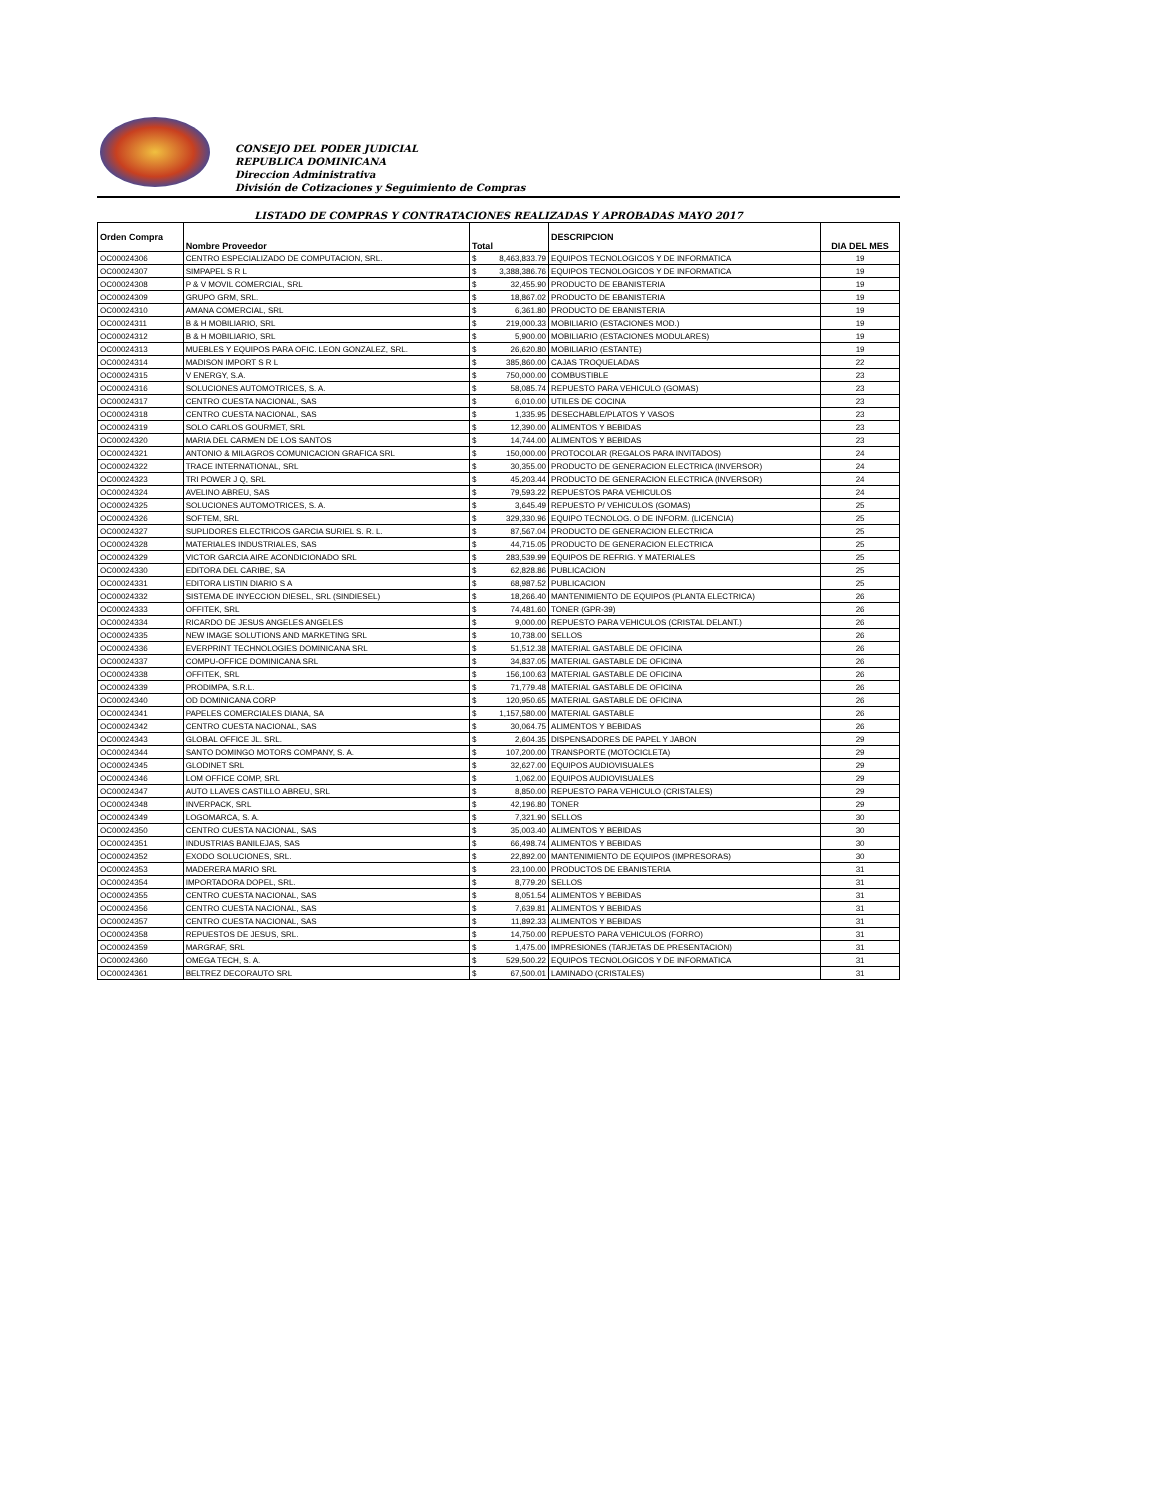CONSEJO DEL PODER JUDICIAL
REPUBLICA DOMINICANA
Direccion Administrativa
División de Cotizaciones y Seguimiento de Compras
LISTADO DE COMPRAS Y CONTRATACIONES REALIZADAS Y APROBADAS MAYO 2017
| Orden Compra | Nombre Proveedor | Total | | DESCRIPCION | DIA DEL MES |
| --- | --- | --- | --- | --- | --- |
| OC00024306 | CENTRO ESPECIALIZADO DE COMPUTACION, SRL. | $ | 8,463,833.79 | EQUIPOS TECNOLOGICOS Y DE INFORMATICA | 19 |
| OC00024307 | SIMPAPEL S R L | $ | 3,388,386.76 | EQUIPOS TECNOLOGICOS Y DE INFORMATICA | 19 |
| OC00024308 | P & V MOVIL COMERCIAL, SRL | $ | 32,455.90 | PRODUCTO DE EBANISTERIA | 19 |
| OC00024309 | GRUPO GRM, SRL. | $ | 18,867.02 | PRODUCTO DE EBANISTERIA | 19 |
| OC00024310 | AMANA COMERCIAL, SRL | $ | 6,361.80 | PRODUCTO DE EBANISTERIA | 19 |
| OC00024311 | B & H MOBILIARIO, SRL | $ | 219,000.33 | MOBILIARIO (ESTACIONES MOD.) | 19 |
| OC00024312 | B & H MOBILIARIO, SRL | $ | 5,900.00 | MOBILIARIO (ESTACIONES MODULARES) | 19 |
| OC00024313 | MUEBLES Y EQUIPOS PARA OFIC. LEON GONZALEZ, SRL. | $ | 26,620.80 | MOBILIARIO (ESTANTE) | 19 |
| OC00024314 | MADISON IMPORT S R L | $ | 385,860.00 | CAJAS TROQUELADAS | 22 |
| OC00024315 | V ENERGY, S.A. | $ | 750,000.00 | COMBUSTIBLE | 23 |
| OC00024316 | SOLUCIONES AUTOMOTRICES, S. A. | $ | 58,085.74 | REPUESTO PARA VEHICULO (GOMAS) | 23 |
| OC00024317 | CENTRO CUESTA NACIONAL, SAS | $ | 6,010.00 | UTILES DE COCINA | 23 |
| OC00024318 | CENTRO CUESTA NACIONAL, SAS | $ | 1,335.95 | DESECHABLE/PLATOS Y VASOS | 23 |
| OC00024319 | SOLO CARLOS GOURMET, SRL | $ | 12,390.00 | ALIMENTOS Y BEBIDAS | 23 |
| OC00024320 | MARIA DEL CARMEN DE LOS SANTOS | $ | 14,744.00 | ALIMENTOS Y BEBIDAS | 23 |
| OC00024321 | ANTONIO & MILAGROS COMUNICACION GRAFICA SRL | $ | 150,000.00 | PROTOCOLAR (REGALOS PARA INVITADOS) | 24 |
| OC00024322 | TRACE INTERNATIONAL, SRL | $ | 30,355.00 | PRODUCTO DE GENERACION ELECTRICA (INVERSOR) | 24 |
| OC00024323 | TRI POWER J Q, SRL | $ | 45,203.44 | PRODUCTO DE GENERACION ELECTRICA (INVERSOR) | 24 |
| OC00024324 | AVELINO ABREU, SAS | $ | 79,593.22 | REPUESTOS PARA VEHICULOS | 24 |
| OC00024325 | SOLUCIONES AUTOMOTRICES, S. A. | $ | 3,645.49 | REPUESTO P/ VEHICULOS (GOMAS) | 25 |
| OC00024326 | SOFTEM, SRL | $ | 329,330.96 | EQUIPO TECNOLOG. O DE INFORM. (LICENCIA) | 25 |
| OC00024327 | SUPLIDORES ELECTRICOS GARCIA SURIEL S. R. L. | $ | 87,567.04 | PRODUCTO DE GENERACION ELECTRICA | 25 |
| OC00024328 | MATERIALES INDUSTRIALES, SAS | $ | 44,715.05 | PRODUCTO DE GENERACION ELECTRICA | 25 |
| OC00024329 | VICTOR GARCIA AIRE ACONDICIONADO SRL | $ | 283,539.99 | EQUIPOS DE REFRIG. Y MATERIALES | 25 |
| OC00024330 | EDITORA DEL CARIBE, SA | $ | 62,828.86 | PUBLICACION | 25 |
| OC00024331 | EDITORA LISTIN DIARIO S A | $ | 68,987.52 | PUBLICACION | 25 |
| OC00024332 | SISTEMA DE INYECCION DIESEL, SRL (SINDIESEL) | $ | 18,266.40 | MANTENIMIENTO DE EQUIPOS (PLANTA ELECTRICA) | 26 |
| OC00024333 | OFFITEK, SRL | $ | 74,481.60 | TONER (GPR-39) | 26 |
| OC00024334 | RICARDO DE JESUS ANGELES ANGELES | $ | 9,000.00 | REPUESTO PARA VEHICULOS (CRISTAL DELANT.) | 26 |
| OC00024335 | NEW IMAGE SOLUTIONS AND MARKETING SRL | $ | 10,738.00 | SELLOS | 26 |
| OC00024336 | EVERPRINT TECHNOLOGIES DOMINICANA SRL | $ | 51,512.38 | MATERIAL GASTABLE DE OFICINA | 26 |
| OC00024337 | COMPU-OFFICE DOMINICANA SRL | $ | 34,837.05 | MATERIAL GASTABLE DE OFICINA | 26 |
| OC00024338 | OFFITEK, SRL | $ | 156,100.63 | MATERIAL GASTABLE DE OFICINA | 26 |
| OC00024339 | PRODIMPA, S.R.L. | $ | 71,779.48 | MATERIAL GASTABLE DE OFICINA | 26 |
| OC00024340 | OD DOMINICANA CORP | $ | 120,950.65 | MATERIAL GASTABLE DE OFICINA | 26 |
| OC00024341 | PAPELES COMERCIALES DIANA, SA | $ | 1,157,580.00 | MATERIAL GASTABLE | 26 |
| OC00024342 | CENTRO CUESTA NACIONAL, SAS | $ | 30,064.75 | ALIMENTOS Y BEBIDAS | 26 |
| OC00024343 | GLOBAL OFFICE JL. SRL. | $ | 2,604.35 | DISPENSADORES DE PAPEL Y JABON | 29 |
| OC00024344 | SANTO DOMINGO MOTORS COMPANY, S. A. | $ | 107,200.00 | TRANSPORTE (MOTOCICLETA) | 29 |
| OC00024345 | GLODINET SRL | $ | 32,627.00 | EQUIPOS AUDIOVISUALES | 29 |
| OC00024346 | LOM OFFICE COMP, SRL | $ | 1,062.00 | EQUIPOS AUDIOVISUALES | 29 |
| OC00024347 | AUTO LLAVES CASTILLO ABREU, SRL | $ | 8,850.00 | REPUESTO PARA VEHICULO (CRISTALES) | 29 |
| OC00024348 | INVERPACK, SRL | $ | 42,196.80 | TONER | 29 |
| OC00024349 | LOGOMARCA, S. A. | $ | 7,321.90 | SELLOS | 30 |
| OC00024350 | CENTRO CUESTA NACIONAL, SAS | $ | 35,003.40 | ALIMENTOS Y BEBIDAS | 30 |
| OC00024351 | INDUSTRIAS BANILEJAS, SAS | $ | 66,498.74 | ALIMENTOS Y BEBIDAS | 30 |
| OC00024352 | EXODO SOLUCIONES, SRL. | $ | 22,892.00 | MANTENIMIENTO DE EQUIPOS (IMPRESORAS) | 30 |
| OC00024353 | MADERERA MARIO SRL | $ | 23,100.00 | PRODUCTOS DE EBANISTERIA | 31 |
| OC00024354 | IMPORTADORA DOPEL, SRL. | $ | 8,779.20 | SELLOS | 31 |
| OC00024355 | CENTRO CUESTA NACIONAL, SAS | $ | 8,051.54 | ALIMENTOS Y BEBIDAS | 31 |
| OC00024356 | CENTRO CUESTA NACIONAL, SAS | $ | 7,639.81 | ALIMENTOS Y BEBIDAS | 31 |
| OC00024357 | CENTRO CUESTA NACIONAL, SAS | $ | 11,892.33 | ALIMENTOS Y BEBIDAS | 31 |
| OC00024358 | REPUESTOS DE JESUS, SRL. | $ | 14,750.00 | REPUESTO PARA VEHICULOS (FORRO) | 31 |
| OC00024359 | MARGRAF, SRL | $ | 1,475.00 | IMPRESIONES (TARJETAS DE PRESENTACION) | 31 |
| OC00024360 | OMEGA TECH, S. A. | $ | 529,500.22 | EQUIPOS TECNOLOGICOS Y DE INFORMATICA | 31 |
| OC00024361 | BELTREZ DECORAUTO SRL | $ | 67,500.01 | LAMINADO (CRISTALES) | 31 |